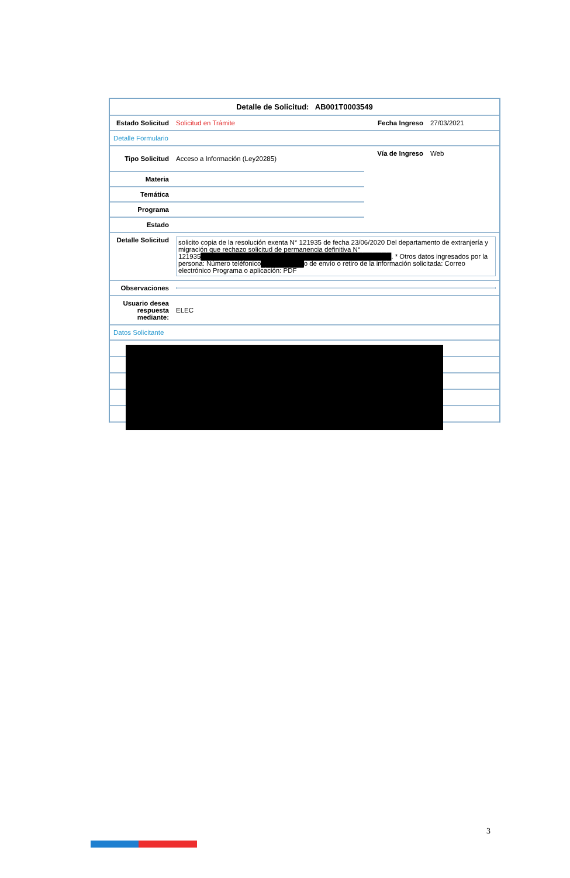| Detalle de Solicitud: AB001T0003549 | | | |
| Estado Solicitud | Solicitud en Trámite | Fecha Ingreso | 27/03/2021 |
| Detalle Formulario | | | |
| Tipo Solicitud | Acceso a Información (Ley20285) | Vía de Ingreso | Web |
| Materia | | | |
| Temática | | | |
| Programa | | | |
| Estado | | | |
| Detalle Solicitud | solicito copia de la resolución exenta N° 121935 de fecha 23/06/2020 Del departamento de extranjería y migración que rechazo solicitud de permanencia definitiva N° 121935 ████████████████████████████████████████ . * Otros datos ingresados por la persona: Número teléfonico █████████ o de envío o retiro de la información solicitada: Correo electrónico Programa o aplicación: PDF | | |
| Observaciones | | | |
| Usuario desea respuesta mediante: | ELEC | | |
| Datos Solicitante | | | |
3